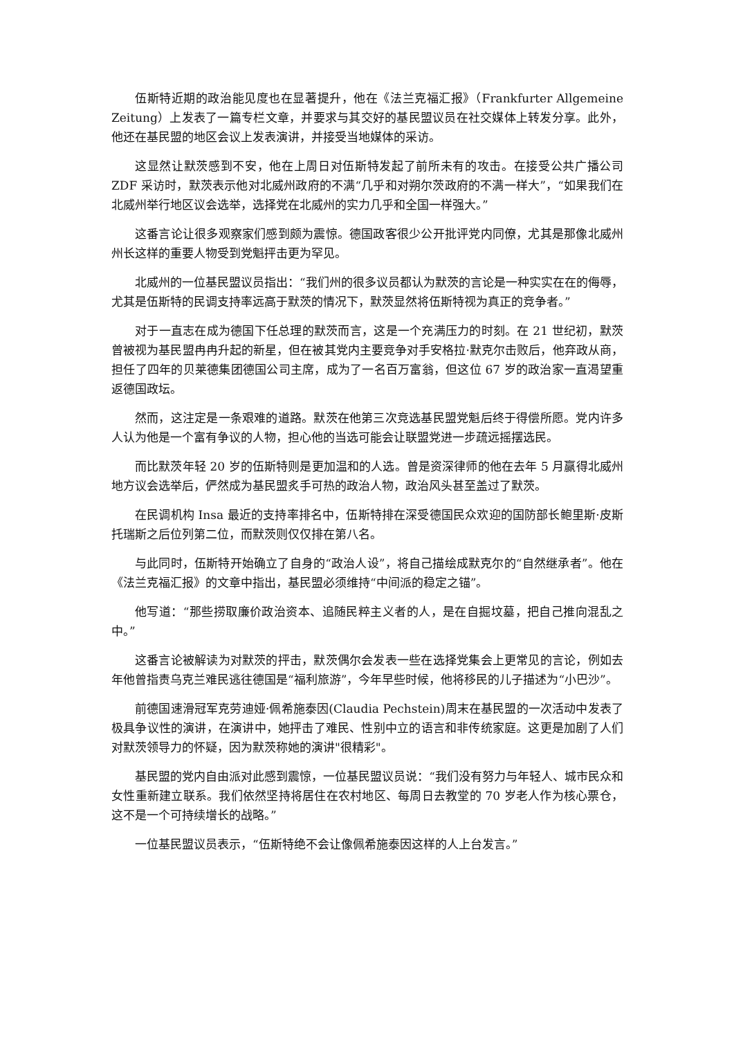伍斯特近期的政治能见度也在显著提升，他在《法兰克福汇报》（Frankfurter Allgemeine Zeitung）上发表了一篇专栏文章，并要求与其交好的基民盟议员在社交媒体上转发分享。此外，他还在基民盟的地区会议上发表演讲，并接受当地媒体的采访。
这显然让默茨感到不安，他在上周日对伍斯特发起了前所未有的攻击。在接受公共广播公司 ZDF 采访时，默茨表示他对北威州政府的不满“几乎和对朔尔茨政府的不满一样大”，“如果我们在北威州举行地区议会选举，选择党在北威州的实力几乎和全国一样强大。”
这番言论让很多观察家们感到颇为震惊。德国政客很少公开批评党内同僚，尤其是那像北威州州长这样的重要人物受到党魁抨击更为罕见。
北威州的一位基民盟议员指出：“我们州的很多议员都认为默茨的言论是一种实实在在的侮辱，尤其是伍斯特的民调支持率远高于默茨的情况下，默茨显然将伍斯特视为真正的竞争者。”
对于一直志在成为德国下任总理的默茨而言，这是一个充满压力的时刻。在 21 世纪初，默茨曾被视为基民盟冉冉升起的新星，但在被其党内主要竞争对手安格拉·默克尔击败后，他弃政从商，担任了四年的贝莱德集团德国公司主席，成为了一名百万富翁，但这位 67 岁的政治家一直渴望重返德国政坛。
然而，这注定是一条艰难的道路。默茨在他第三次竞选基民盟党魁后终于得偿所愿。党内许多人认为他是一个富有争议的人物，担心他的当选可能会让联盟党进一步疏远摇摆选民。
而比默茨年轻 20 岁的伍斯特则是更加温和的人选。曾是资深律师的他在去年 5 月赢得北威州地方议会选举后，俨然成为基民盟炙手可热的政治人物，政治风头甚至盖过了默茨。
在民调机构 Insa 最近的支持率排名中，伍斯特排在深受德国民众欢迎的国防部长鲍里斯·皮斯托瑞斯之后位列第二位，而默茨则仅仅排在第八名。
与此同时，伍斯特开始确立了自身的“政治人设”，将自己描绘成默克尔的“自然继承者”。他在《法兰克福汇报》的文章中指出，基民盟必须维持“中间派的稳定之锚”。
他写道：“那些捞取廉价政治资本、追随民粹主义者的人，是在自掘坟墓，把自己推向混乱之中。”
这番言论被解读为对默茨的抨击，默茨偶尔会发表一些在选择党集会上更常见的言论，例如去年他曾指责乌克兰难民逃往德国是“福利旅游”，今年早些时候，他将移民的儿子描述为“小巴沙”。
前德国速滑冠军克劳迪娅·佩希施泰因(Claudia Pechstein)周末在基民盟的一次活动中发表了极具争议性的演讲，在演讲中，她抨击了难民、性别中立的语言和非传统家庭。这更是加剧了人们对默茨领导力的怀疑，因为默茨称她的演讲"很精彩"。
基民盟的党内自由派对此感到震惊，一位基民盟议员说：“我们没有努力与年轻人、城市民众和女性重新建立联系。我们依然坚持将居住在农村地区、每周日去教堂的 70 岁老人作为核心票仓，这不是一个可持续增长的战略。”
一位基民盟议员表示，“伍斯特绝不会让像佩希施泰因这样的人上台发言。”